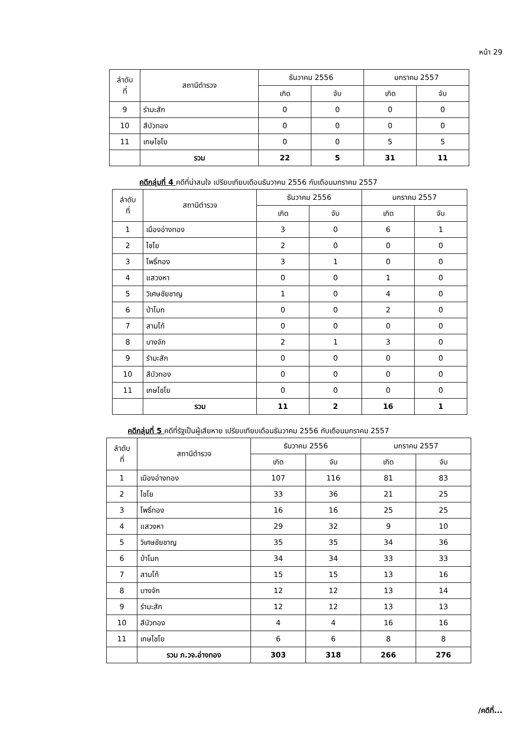หน้า 29
| ลำดับ ที่ | สถานีตำรวจ | ธันวาคม 2556 | | มกราคม 2557 | |
| --- | --- | --- | --- | --- | --- |
| | | เกิด | จับ | เกิด | จับ |
| 9 | รำมะสัก | 0 | 0 | 0 | 0 |
| 10 | สีบัวทอง | 0 | 0 | 0 | 0 |
| 11 | เกษไชโย | 0 | 0 | 5 | 5 |
| | รวม | 22 | 5 | 31 | 11 |
คดีกลุ่มที่ 4 คดีที่น่าสนใจ เปรียบเทียบเดือนธันวาคม 2556 กับเดือนมกราคม 2557
| ลำดับ ที่ | สถานีตำรวจ | ธันวาคม 2556 | | มกราคม 2557 | |
| --- | --- | --- | --- | --- | --- |
| | | เกิด | จับ | เกิด | จับ |
| 1 | เมืองอ่างทอง | 3 | 0 | 6 | 1 |
| 2 | ไชโย | 2 | 0 | 0 | 0 |
| 3 | โพธิ์ทอง | 3 | 1 | 0 | 0 |
| 4 | แสวงหา | 0 | 0 | 1 | 0 |
| 5 | วิเศษชัยชาญ | 1 | 0 | 4 | 0 |
| 6 | ป่าโมก | 0 | 0 | 2 | 0 |
| 7 | สามโก้ | 0 | 0 | 0 | 0 |
| 8 | บางจัก | 2 | 1 | 3 | 0 |
| 9 | รำมะสัก | 0 | 0 | 0 | 0 |
| 10 | สีบัวทอง | 0 | 0 | 0 | 0 |
| 11 | เกษไชโย | 0 | 0 | 0 | 0 |
| | รวม | 11 | 2 | 16 | 1 |
คดีกลุ่มที่ 5 คดีที่รัฐเป็นผู้เสียหาย เปรียบเทียบเดือนธันวาคม 2556 กับเดือนมกราคม 2557
| ลำดับ ที่ | สถานีตำรวจ | ธันวาคม 2556 | | มกราคม 2557 | |
| --- | --- | --- | --- | --- | --- |
| | | เกิด | จับ | เกิด | จับ |
| 1 | เมืองอ่างทอง | 107 | 116 | 81 | 83 |
| 2 | ไชโย | 33 | 36 | 21 | 25 |
| 3 | โพธิ์ทอง | 16 | 16 | 25 | 25 |
| 4 | แสวงหา | 29 | 32 | 9 | 10 |
| 5 | วิเศษชัยชาญ | 35 | 35 | 34 | 36 |
| 6 | ป่าโมก | 34 | 34 | 33 | 33 |
| 7 | สามโก้ | 15 | 15 | 13 | 16 |
| 8 | บางจัก | 12 | 12 | 13 | 14 |
| 9 | รำมะสัก | 12 | 12 | 13 | 13 |
| 10 | สีบัวทอง | 4 | 4 | 16 | 16 |
| 11 | เกษไชโย | 6 | 6 | 8 | 8 |
| | รวม ภ.วจ.อ่างทอง | 303 | 318 | 266 | 276 |
/คดีที่...